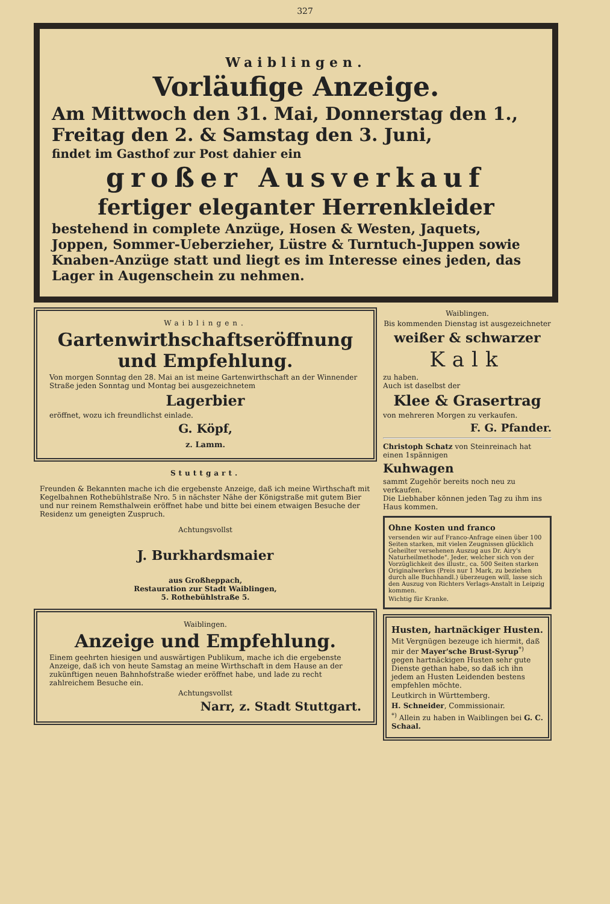327
Waiblingen.
Vorläufige Anzeige.
Am Mittwoch den 31. Mai, Donnerstag den 1., Freitag den 2. & Samstag den 3. Juni,
findet im Gasthof zur Post dahier ein
großer Ausverkauf
fertiger eleganter Herrenkleider
bestehend in complete Anzüge, Hosen & Westen, Jaquets, Joppen, Sommer-Ueberzieher, Lüstre & Turntuch-Juppen sowie Knaben-Anzüge statt und liegt es im Interesse eines jeden, das Lager in Augenschein zu nehmen.
Waiblingen.
Gartenwirthschaftseröffnung und Empfehlung.
Von morgen Sonntag den 28. Mai an ist meine Gartenwirthschaft an der Winnender Straße jeden Sonntag und Montag bei ausgezeichnetem
Lagerbier
eröffnet, wozu ich freundlichst einlade.
G. Köpf,
z. Lamm.
Stuttgart.
Freunden & Bekannten mache ich die ergebenste Anzeige, daß ich meine Wirthschaft mit Kegelbahnen Rothebühlstraße Nro. 5 in nächster Nähe der Königstraße mit gutem Bier und nur reinem Remsthalwein eröffnet habe und bitte bei einem etwaigen Besuche der Residenz um geneigten Zuspruch.
Achtungsvollst
J. Burkhardsmaier
aus Großheppach,
Restauration zur Stadt Waiblingen,
5. Rothebühlstraße 5.
Waiblingen.
Anzeige und Empfehlung.
Einem geehrten hiesigen und auswärtigen Publikum, mache ich die ergebenste Anzeige, daß ich von heute Samstag an meine Wirthschaft in dem Hause an der zukünftigen neuen Bahnhofstraße wieder eröffnet habe, und lade zu recht zahlreichem Besuche ein.
Achtungsvollst
Narr, z. Stadt Stuttgart.
Waiblingen.
Bis kommenden Dienstag ist ausgezeichneter
weißer & schwarzer
Kalk
zu haben.
Auch ist daselbst der
Klee & Grasertrag
von mehreren Morgen zu verkaufen.
F. G. Pfander.
Christoph Schatz von Steinreinach hat einen 1spännigen
Kuhwagen
sammt Zugehör bereits noch neu zu verkaufen.
Die Liebhaber können jeden Tag zu ihm ins Haus kommen.
Ohne Kosten und franco
versenden wir auf Franco-Anfrage einen über 100 Seiten starken, mit vielen Zeugnissen glücklich Geheilter versehenen Auszug aus Dr. Airy's Naturheilmethode". Jeder, welcher sich von der Vorzüglichkeit des illustr., ca. 500 Seiten starken Originalwerkes (Preis nur 1 Mark, zu beziehen durch alle Buchhandl.) überzeugen will, lasse sich den Auszug von Richters Verlags-Anstalt in Leipzig kommen.
Wichtig für Kranke.
Husten, hartnäckiger Husten.
Mit Vergnügen bezeuge ich hiermit, daß mir der Mayer'sche Brust-Syrup<sup>*)</sup> gegen hartnäckigen Husten sehr gute Dienste gethan habe, so daß ich ihn jedem an Husten Leidenden bestens empfehlen möchte.
Leutkirch in Württemberg.
H. Schneider, Commissionair.
<sup>*)</sup> Allein zu haben in Waiblingen bei G. C. Schaal.